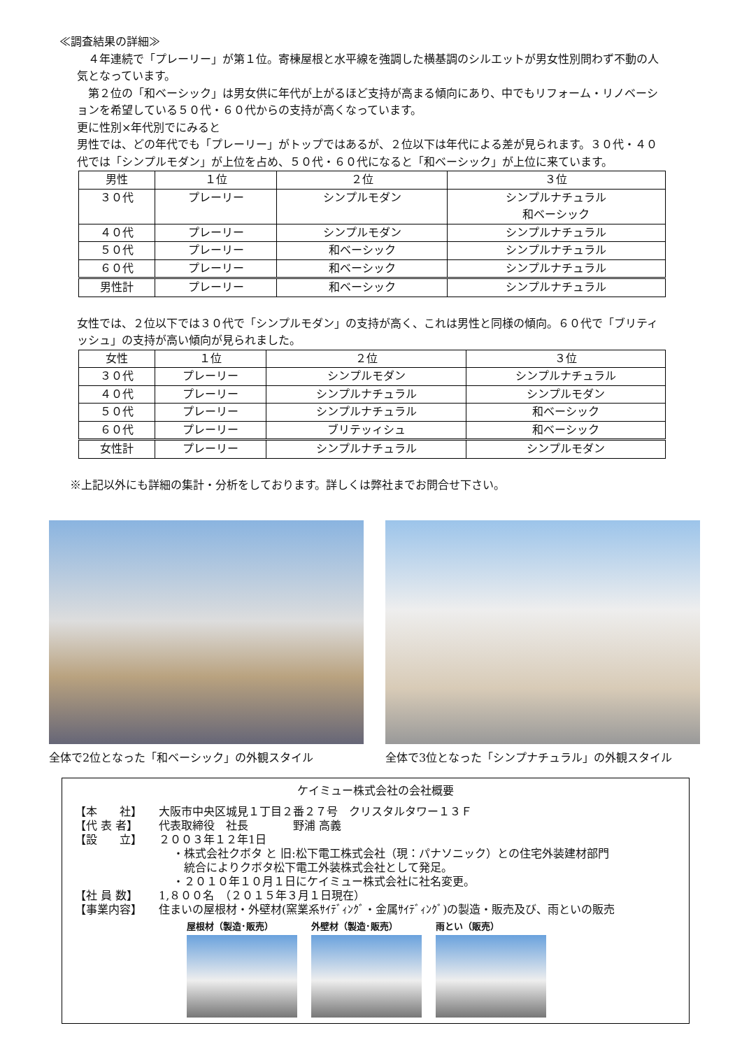≪調査結果の詳細≫
　４年連続で「プレーリー」が第１位。寄棟屋根と水平線を強調した横基調のシルエットが男女性別問わず不動の人気となっています。
　第２位の「和ベーシック」は男女供に年代が上がるほど支持が高まる傾向にあり、中でもリフォーム・リノベーションを希望している５０代・６０代からの支持が高くなっています。
更に性別×年代別でにみると
男性では、どの年代でも「プレーリー」がトップではあるが、２位以下は年代による差が見られます。３０代・４０代では「シンプルモダン」が上位を占め、５０代・６０代になると「和ベーシック」が上位に来ています。
| 男性 | １位 | ２位 | ３位 |
| --- | --- | --- | --- |
| ３０代 | プレーリー | シンプルモダン | シンプルナチュラル 和ベーシック |
| ４０代 | プレーリー | シンプルモダン | シンプルナチュラル |
| ５０代 | プレーリー | 和ベーシック | シンプルナチュラル |
| ６０代 | プレーリー | 和ベーシック | シンプルナチュラル |
| 男性計 | プレーリー | 和ベーシック | シンプルナチュラル |
女性では、２位以下では３０代で「シンプルモダン」の支持が高く、これは男性と同様の傾向。６０代で「ブリティッシュ」の支持が高い傾向が見られました。
| 女性 | １位 | ２位 | ３位 |
| --- | --- | --- | --- |
| ３０代 | プレーリー | シンプルモダン | シンプルナチュラル |
| ４０代 | プレーリー | シンプルナチュラル | シンプルモダン |
| ５０代 | プレーリー | シンプルナチュラル | 和ベーシック |
| ６０代 | プレーリー | ブリテッィシュ | 和ベーシック |
| 女性計 | プレーリー | シンプルナチュラル | シンプルモダン |
※上記以外にも詳細の集計・分析をしております。詳しくは弊社までお問合せ下さい。
全体で2位となった「和ベーシック」の外観スタイル 全体で3位となった「シンプナチュラル」の外観スタイル
ケイミュー株式会社の会社概要
【本　　社】 大阪市中央区城見１丁目２番２７号　クリスタルタワー１３Ｆ
【代 表 者】 代表取締役　社長　　　　野浦 高義
【設　　立】 ２００３年１２年1日
・株式会社クボタ と 旧:松下電工株式会社（現：パナソニック）との住宅外装建材部門
　統合によりクボタ松下電工外装株式会社として発足。
・２０１０年１０月１日にケイミュー株式会社に社名変更。
【社 員 数】 1,８００名　（２０１５年３月１日現在）
【事業内容】 住まいの屋根材・外壁材(窯業系ｻｲﾃﾞｨﾝｸﾞ・金属ｻｲﾃﾞｨﾝｸﾞ)の製造・販売及び、雨といの販売
屋根材（製造･販売） 外壁材（製造･販売） 雨とい（販売）